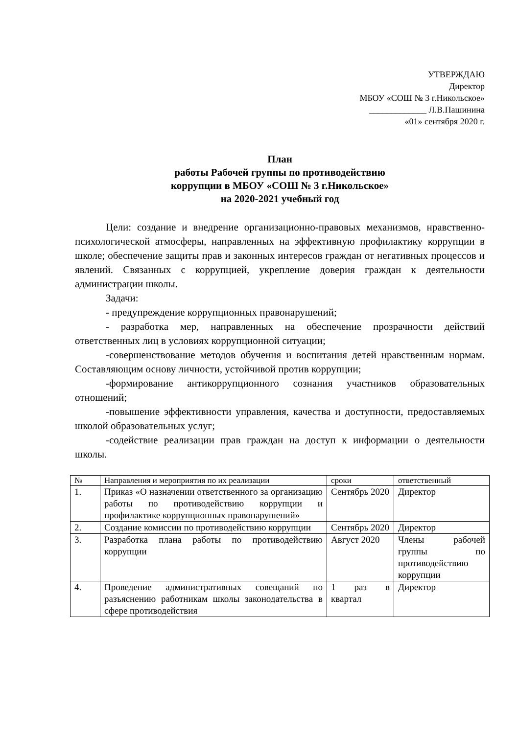УТВЕРЖДАЮ
Директор
МБОУ «СОШ № 3 г.Никольское»
_____________ Л.В.Пашинина
«01» сентября 2020 г.
План
работы Рабочей группы по противодействию
коррупции в МБОУ «СОШ № 3 г.Никольское»
на 2020-2021 учебный год
Цели: создание и внедрение организационно-правовых механизмов, нравственно-психологической атмосферы, направленных на эффективную профилактику коррупции в школе; обеспечение защиты прав и законных интересов граждан от негативных процессов и явлений. Связанных с коррупцией, укрепление доверия граждан к деятельности администрации школы.
Задачи:
- предупреждение коррупционных правонарушений;
- разработка мер, направленных на обеспечение прозрачности действий ответственных лиц в условиях коррупционной ситуации;
-совершенствование методов обучения и воспитания детей нравственным нормам. Составляющим основу личности, устойчивой против коррупции;
-формирование антикоррупционного сознания участников образовательных отношений;
-повышение эффективности управления, качества и доступности, предоставляемых школой образовательных услуг;
-содействие реализации прав граждан на доступ к информации о деятельности школы.
| № | Направления и мероприятия по их реализации | сроки | ответственный |
| --- | --- | --- | --- |
| 1. | Приказ «О назначении ответственного за организацию работы по противодействию коррупции и профилактике коррупционных правонарушений» | Сентябрь 2020 | Директор |
| 2. | Создание комиссии по противодействию коррупции | Сентябрь 2020 | Директор |
| 3. | Разработка плана работы по противодействию коррупции | Август 2020 | Члены рабочей группы по противодействию коррупции |
| 4. | Проведение административных совещаний по разъяснению работникам школы законодательства в сфере противодействия | 1 раз в квартал | Директор |